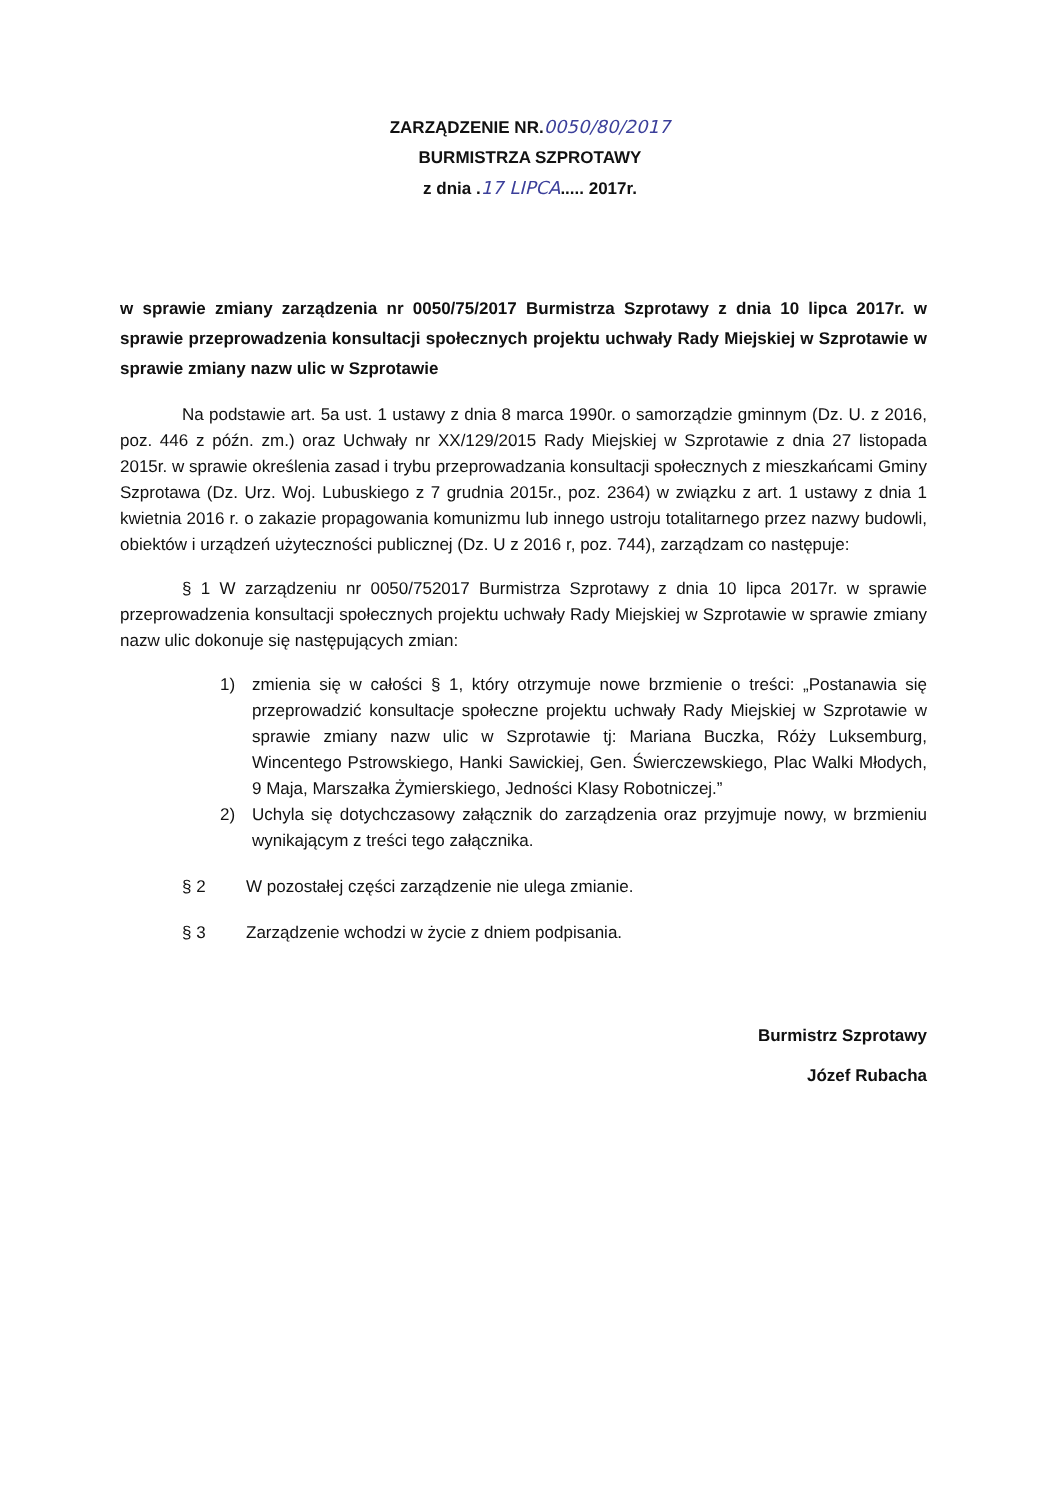ZARZĄDZENIE NR.0050/80/2017
BURMISTRZA SZPROTAWY
z dnia .17 LIPCA..... 2017r.
w sprawie zmiany zarządzenia nr 0050/75/2017 Burmistrza Szprotawy z dnia 10 lipca 2017r. w sprawie przeprowadzenia konsultacji społecznych projektu uchwały Rady Miejskiej w Szprotawie w sprawie zmiany nazw ulic w Szprotawie
Na podstawie art. 5a ust. 1 ustawy z dnia 8 marca 1990r. o samorządzie gminnym (Dz. U. z 2016, poz. 446 z późn. zm.) oraz Uchwały nr XX/129/2015 Rady Miejskiej w Szprotawie z dnia 27 listopada 2015r. w sprawie określenia zasad i trybu przeprowadzania konsultacji społecznych z mieszkańcami Gminy Szprotawa (Dz. Urz. Woj. Lubuskiego z 7 grudnia 2015r., poz. 2364) w związku z art. 1 ustawy z dnia 1 kwietnia 2016 r. o zakazie propagowania komunizmu lub innego ustroju totalitarnego przez nazwy budowli, obiektów i urządzeń użyteczności publicznej (Dz. U z 2016 r, poz. 744), zarządzam co następuje:
§ 1 W zarządzeniu nr 0050/752017 Burmistrza Szprotawy z dnia 10 lipca 2017r. w sprawie przeprowadzenia konsultacji społecznych projektu uchwały Rady Miejskiej w Szprotawie w sprawie zmiany nazw ulic dokonuje się następujących zmian:
1) zmienia się w całości § 1, który otrzymuje nowe brzmienie o treści: „Postanawia się przeprowadzić konsultacje społeczne projektu uchwały Rady Miejskiej w Szprotawie w sprawie zmiany nazw ulic w Szprotawie tj: Mariana Buczka, Róży Luksemburg, Wincentego Pstrowskiego, Hanki Sawickiej, Gen. Świerczewskiego, Plac Walki Młodych, 9 Maja, Marszałka Żymierskiego, Jedności Klasy Robotniczej.”
2) Uchyla się dotychczasowy załącznik do zarządzenia oraz przyjmuje nowy, w brzmieniu wynikającym z treści tego załącznika.
§ 2 W pozostałej części zarządzenie nie ulega zmianie.
§ 3 Zarządzenie wchodzi w życie z dniem podpisania.
Burmistrz Szprotawy
Józef Rubacha